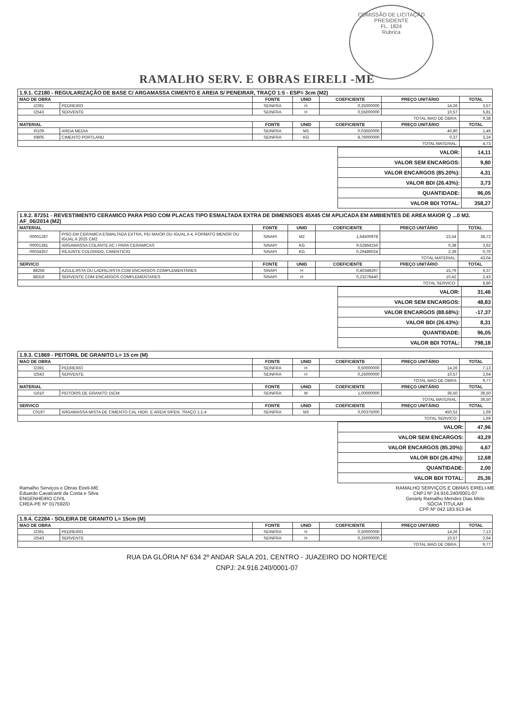COMISSÃO DE LICITAÇÃO
PRESIDENTE
FL. 1824
Rubrica
RAMALHO SERV. E OBRAS EIRELI -ME
| 1.9.1. C2180 - REGULARIZAÇÃO DE BASE C/ ARGAMASSA CIMENTO E AREIA S/ PENEIRAR, TRAÇO 1:5 - ESP= 3cm (M2) | | | | | | |
| MAO DE OBRA | | FONTE | UNID | COEFICIENTE | PREÇO UNITÁRIO | TOTAL |
| I2391 | PEDREIRO | SEINFRA | H | 0,25000000 | 14,26 | 3,57 |
| I2543 | SERVENTE | SEINFRA | H | 0,55000000 | 10,57 | 5,81 |
| TOTAL MAO DE OBRA: | | | | | | 9,38 |
| MATERIAL | | FONTE | UNID | COEFICIENTE | PREÇO UNITÁRIO | TOTAL |
| I0109 | AREIA MEDIA | SEINFRA | M3 | 0,03650000 | 40,80 | 1,49 |
| I0805 | CIMENTO PORTLAND | SEINFRA | KG | 8,76000000 | 0,37 | 3,24 |
| TOTAL MATERIAL: | | | | | | 4,73 |
| VALOR: | 14,11 |
| VALOR SEM ENCARGOS: | 9,80 |
| VALOR ENCARGOS (85.20%): | 4,31 |
| VALOR BDI (26.43%): | 3,73 |
| QUANTIDADE: | 96,05 |
| VALOR BDI TOTAL: | 358,27 |
| 1.9.2. 87251 - REVESTIMENTO CERAMICO PARA PISO COM PLACAS TIPO ESMALTADA EXTRA DE DIMENSOES 45X45 CM APLICADA EM AMBIENTES DE AREA MAIOR Q ...0 M2. AF_06/2014 (M2) | | | | | | |
| MATERIAL | | FONTE | UNID | COEFICIENTE | PREÇO UNITÁRIO | TOTAL |
| 00001287 | PISO EM CERAMICA ESMALTADA EXTRA, PEI MAIOR OU IGUAL A 4, FORMATO MENOR OU IGUAL A 2025 CM2 | SINAPI | M2 | 1,64500978 | 23,54 | 38,72 |
| 00001381 | ARGAMASSA COLANTE AC I PARA CERAMICAS | SINAPI | KG | 9,52864156 | 0,38 | 3,62 |
| 00034357 | REJUNTE COLORIDO, CIMENTICIO | SINAPI | KG | 0,29486024 | 2,39 | 0,70 |
| TOTAL MATERIAL: | | | | | | 43,04 |
| SERVICO | | FONTE | UNID | COEFICIENTE | PREÇO UNITÁRIO | TOTAL |
| 88256 | AZULEJISTA OU LADRILHISTA COM ENCARGOS COMPLEMENTARES | SINAPI | H | 0,40349297 | 15,79 | 6,37 |
| 88316 | SERVENTE COM ENCARGOS COMPLEMENTARES | SINAPI | H | 0,23278440 | 10,42 | 2,43 |
| TOTAL SERVICO: | | | | | | 8,80 |
| VALOR: | 31,46 |
| VALOR SEM ENCARGOS: | 48,83 |
| VALOR ENCARGOS (88.68%): | -17,37 |
| VALOR BDI (26.43%): | 8,31 |
| QUANTIDADE: | 96,05 |
| VALOR BDI TOTAL: | 798,18 |
| 1.9.3. C1869 - PEITORIL DE GRANITO L= 15 cm (M) | | | | | | |
| MAO DE OBRA | | FONTE | UNID | COEFICIENTE | PREÇO UNITÁRIO | TOTAL |
| I2391 | PEDREIRO | SEINFRA | H | 0,50000000 | 14,26 | 7,13 |
| I2543 | SERVENTE | SEINFRA | H | 0,25000000 | 10,57 | 2,64 |
| TOTAL MAO DE OBRA: | | | | | | 9,77 |
| MATERIAL | | FONTE | UNID | COEFICIENTE | PREÇO UNITÁRIO | TOTAL |
| I1610 | PEITORIS DE GRANITO 15CM | SEINFRA | M | 1,00000000 | 36,50 | 36,50 |
| TOTAL MATERIAL: | | | | | | 36,50 |
| SERVICO | | FONTE | UNID | COEFICIENTE | PREÇO UNITÁRIO | TOTAL |
| C0197 | ARGAMASSA MISTA DE CIMENTO CAL HIDR. E AREIA S/PEN. TRAÇO 1:1:4 | SEINFRA | M3 | 0,00375000 | 450,52 | 1,69 |
| TOTAL SERVICO: | | | | | | 1,69 |
| VALOR: | 47,96 |
| VALOR SEM ENCARGOS: | 43,29 |
| VALOR ENCARGOS (85.20%): | 4,67 |
| VALOR BDI (26.43%): | 12,68 |
| QUANTIDADE: | 2,00 |
| VALOR BDI TOTAL: | 25,36 |
Ramalho Serviços e Obras Eireli-ME
Eduardo Cavalcanti da Costa e Silva
ENGENHEIRO CIVIL
CREA-PE Nº 017592/D
RAMALHO SERVIÇOS E OBRAS EIRELI-ME
CNPJ Nº 24.916.240/0001-07
Gesiely Ramalho Mendes Dias Melo
SÓCIA TITULAR
CPF:Nº 042.183.913-94
| 1.9.4. C2284 - SOLEIRA DE GRANITO L= 15cm (M) | | | | | | |
| MAO DE OBRA | | FONTE | UNID | COEFICIENTE | PREÇO UNITÁRIO | TOTAL |
| I2391 | PEDREIRO | SEINFRA | H | 0,50000000 | 14,26 | 7,13 |
| I2543 | SERVENTE | SEINFRA | H | 0,25000000 | 10,57 | 2,64 |
| TOTAL MAO DE OBRA: | | | | | | 9,77 |
RUA DA GLÓRIA Nº 634 2º ANDAR SALA 201, CENTRO - JUAZEIRO DO NORTE/CE
CNPJ: 24.916.240/0001-07